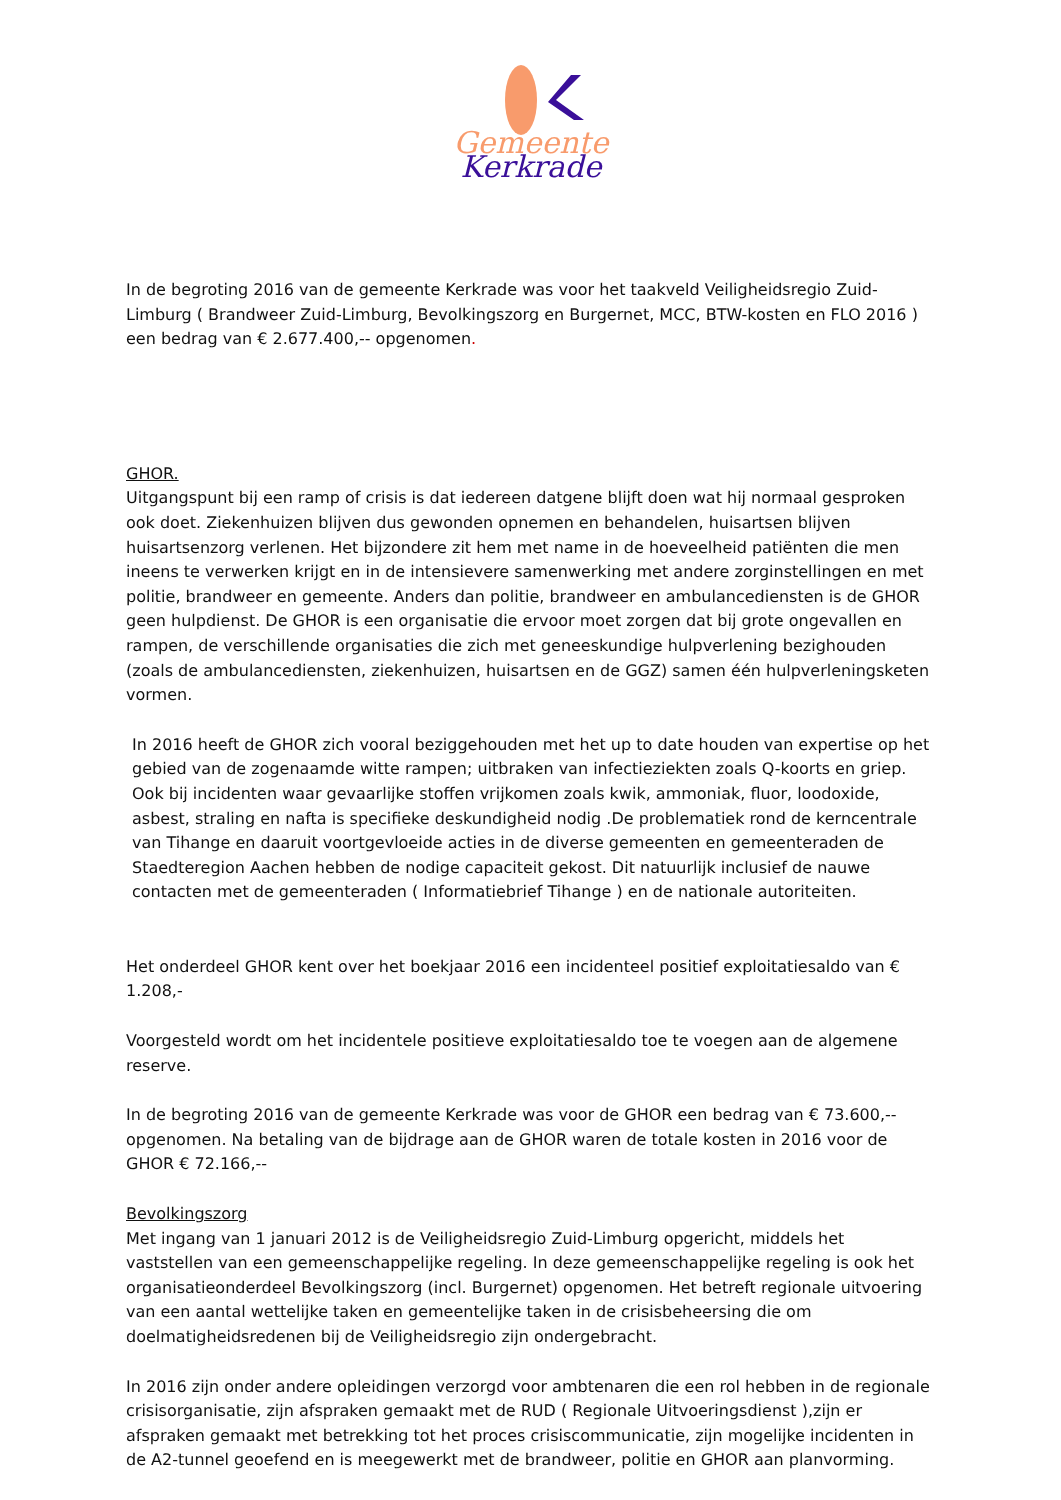Gemeente Kerkrade
In de begroting 2016 van de gemeente Kerkrade was voor het taakveld Veiligheidsregio Zuid-Limburg ( Brandweer Zuid-Limburg, Bevolkingszorg en Burgernet, MCC, BTW-kosten en FLO 2016 ) een bedrag van € 2.677.400,-- opgenomen.
GHOR.
Uitgangspunt bij een ramp of crisis is dat iedereen datgene blijft doen wat hij normaal gesproken ook doet. Ziekenhuizen blijven dus gewonden opnemen en behandelen, huisartsen blijven huisartsenzorg verlenen. Het bijzondere zit hem met name in de hoeveelheid patiënten die men ineens te verwerken krijgt en in de intensievere samenwerking met andere zorginstellingen en met politie, brandweer en gemeente. Anders dan politie, brandweer en ambulancediensten is de GHOR geen hulpdienst. De GHOR is een organisatie die ervoor moet zorgen dat bij grote ongevallen en rampen, de verschillende organisaties die zich met geneeskundige hulpverlening bezighouden (zoals de ambulancediensten, ziekenhuizen, huisartsen en de GGZ) samen één hulpverleningsketen vormen.
In 2016 heeft de GHOR zich vooral beziggehouden met het up to date houden van expertise op het gebied van de zogenaamde witte rampen; uitbraken van infectieziekten zoals Q-koorts en griep. Ook bij incidenten waar gevaarlijke stoffen vrijkomen zoals kwik, ammoniak, fluor, loodoxide, asbest, straling en nafta is specifieke deskundigheid nodig .De problematiek rond de kerncentrale van Tihange en daaruit voortgevloeide acties in de diverse gemeenten en gemeenteraden de Staedteregion Aachen hebben de nodige capaciteit gekost. Dit natuurlijk inclusief de nauwe contacten met de gemeenteraden ( Informatiebrief Tihange ) en de nationale autoriteiten.
Het onderdeel GHOR kent over het boekjaar 2016 een incidenteel positief exploitatiesaldo van € 1.208,-
Voorgesteld wordt om het incidentele positieve exploitatiesaldo toe te voegen aan de algemene reserve.
In de begroting 2016 van de gemeente Kerkrade was voor de GHOR een bedrag van € 73.600,-- opgenomen. Na betaling van de bijdrage aan de GHOR waren de totale kosten in 2016 voor de GHOR € 72.166,--
Bevolkingszorg
Met ingang van 1 januari 2012 is de Veiligheidsregio Zuid-Limburg opgericht, middels het vaststellen van een gemeenschappelijke regeling. In deze gemeenschappelijke regeling is ook het organisatieonderdeel Bevolkingszorg (incl. Burgernet) opgenomen. Het betreft regionale uitvoering van een aantal wettelijke taken en gemeentelijke taken in de crisisbeheersing die om doelmatigheidsredenen bij de Veiligheidsregio zijn ondergebracht.
In 2016 zijn onder andere opleidingen verzorgd voor ambtenaren die een rol hebben in de regionale crisisorganisatie, zijn afspraken gemaakt met de RUD ( Regionale Uitvoeringsdienst ),zijn er afspraken gemaakt met betrekking tot het proces crisiscommunicatie, zijn mogelijke incidenten in de A2-tunnel geoefend en is meegewerkt met de brandweer, politie en GHOR aan planvorming.